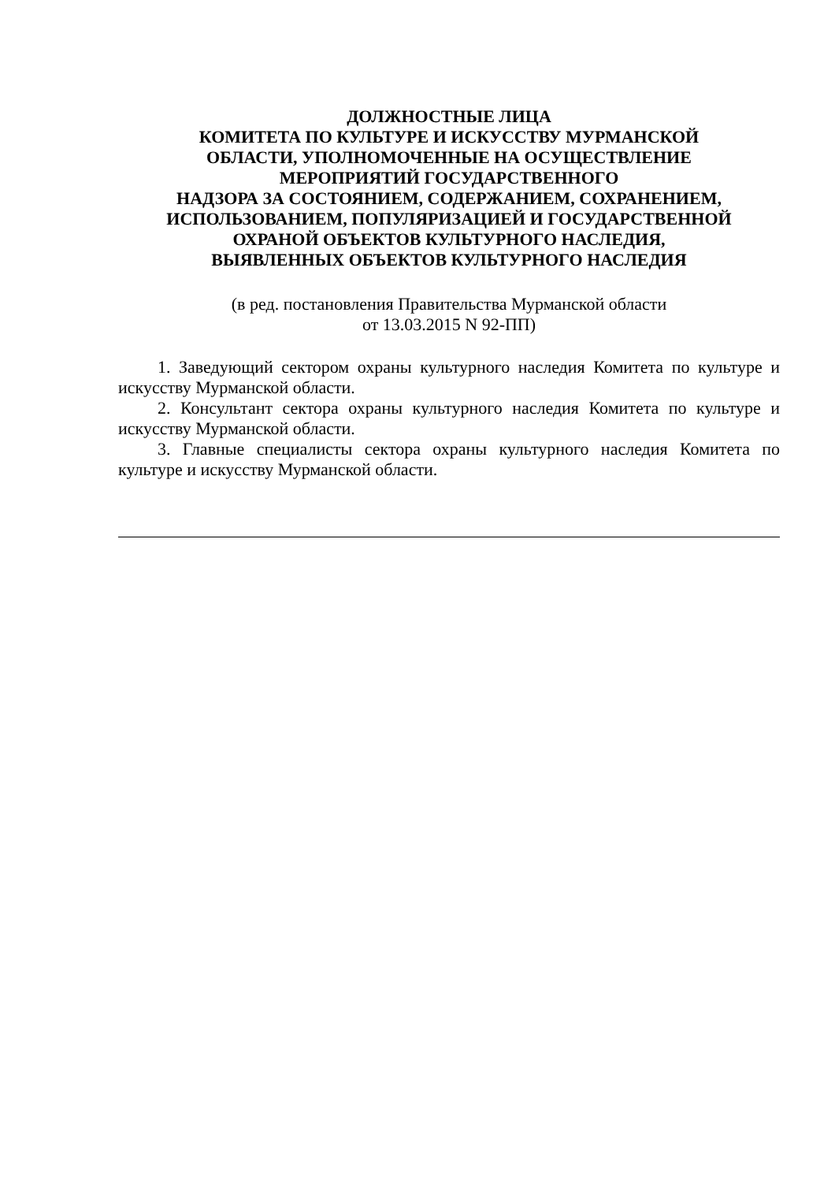ДОЛЖНОСТНЫЕ ЛИЦА
КОМИТЕТА ПО КУЛЬТУРЕ И ИСКУССТВУ МУРМАНСКОЙ
ОБЛАСТИ, УПОЛНОМОЧЕННЫЕ НА ОСУЩЕСТВЛЕНИЕ
МЕРОПРИЯТИЙ ГОСУДАРСТВЕННОГО
НАДЗОРА ЗА СОСТОЯНИЕМ, СОДЕРЖАНИЕМ, СОХРАНЕНИЕМ,
ИСПОЛЬЗОВАНИЕМ, ПОПУЛЯРИЗАЦИЕЙ И ГОСУДАРСТВЕННОЙ
ОХРАНОЙ ОБЪЕКТОВ КУЛЬТУРНОГО НАСЛЕДИЯ,
ВЫЯВЛЕННЫХ ОБЪЕКТОВ КУЛЬТУРНОГО НАСЛЕДИЯ
(в ред. постановления Правительства Мурманской области
от 13.03.2015 N 92-ПП)
1. Заведующий сектором охраны культурного наследия Комитета по культуре и искусству Мурманской области.
2. Консультант сектора охраны культурного наследия Комитета по культуре и искусству Мурманской области.
3. Главные специалисты сектора охраны культурного наследия Комитета по культуре и искусству Мурманской области.